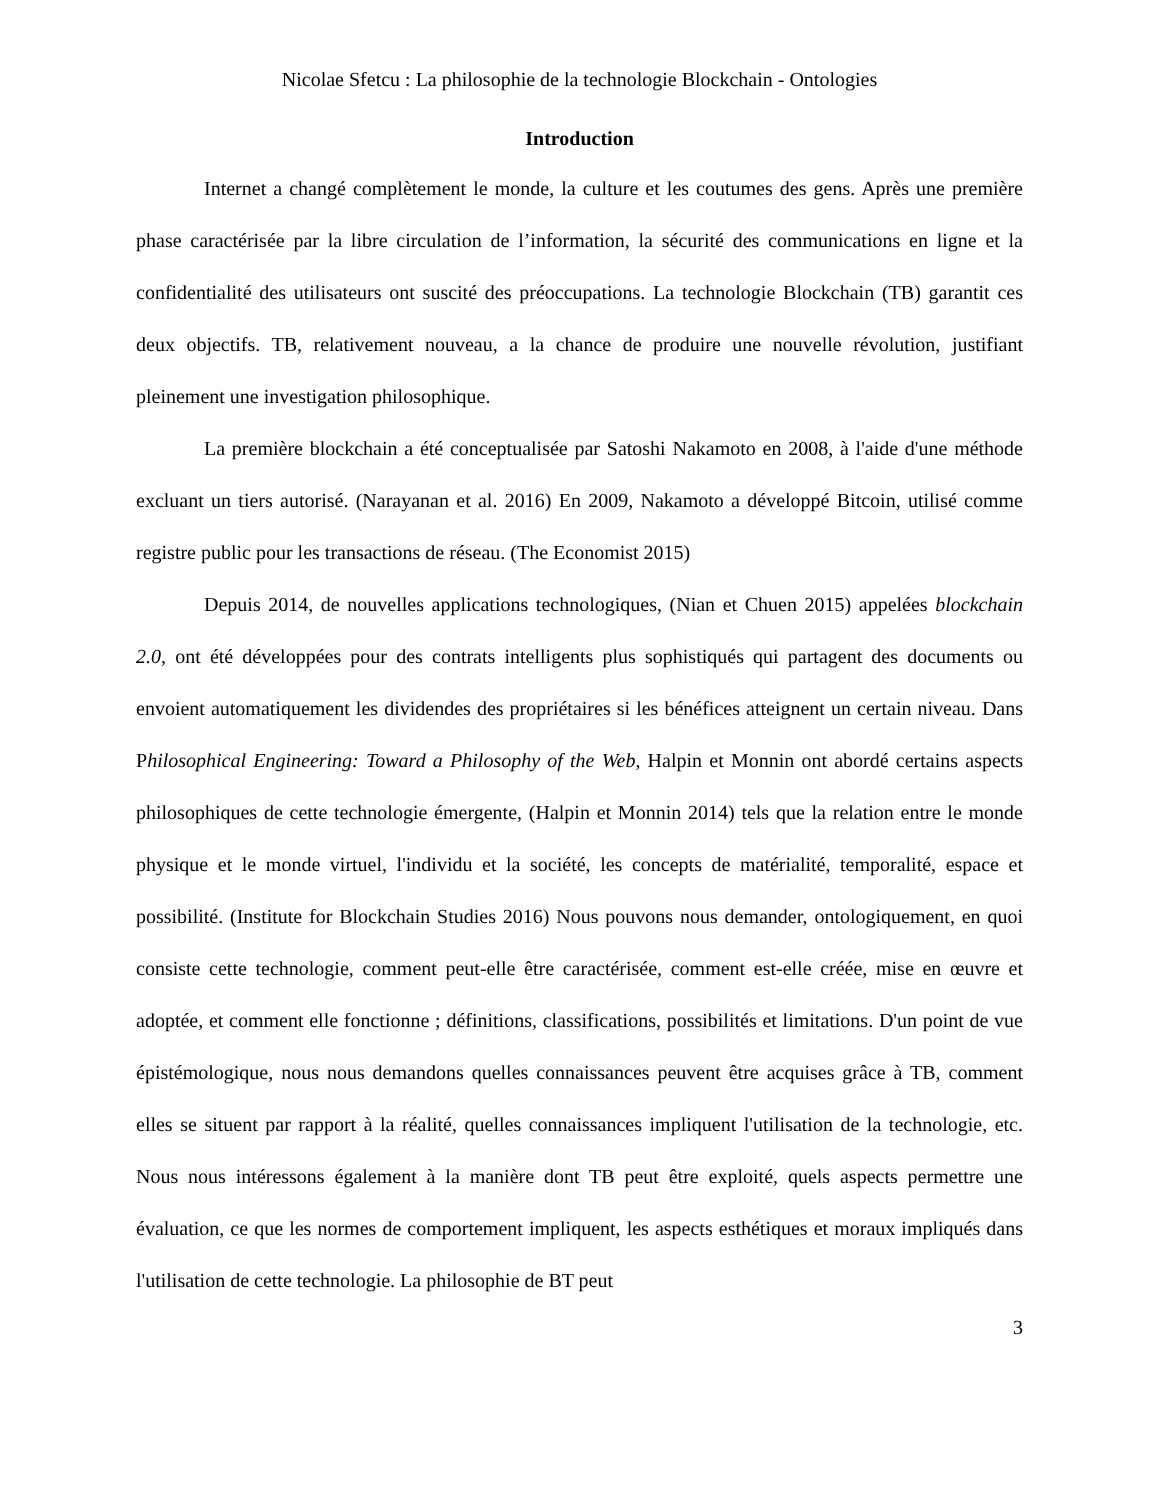Nicolae Sfetcu : La philosophie de la technologie Blockchain - Ontologies
Introduction
Internet a changé complètement le monde, la culture et les coutumes des gens. Après une première phase caractérisée par la libre circulation de l’information, la sécurité des communications en ligne et la confidentialité des utilisateurs ont suscité des préoccupations. La technologie Blockchain (TB) garantit ces deux objectifs. TB, relativement nouveau, a la chance de produire une nouvelle révolution, justifiant pleinement une investigation philosophique.
La première blockchain a été conceptualisée par Satoshi Nakamoto en 2008, à l'aide d'une méthode excluant un tiers autorisé. (Narayanan et al. 2016) En 2009, Nakamoto a développé Bitcoin, utilisé comme registre public pour les transactions de réseau. (The Economist 2015)
Depuis 2014, de nouvelles applications technologiques, (Nian et Chuen 2015) appelées blockchain 2.0, ont été développées pour des contrats intelligents plus sophistiqués qui partagent des documents ou envoient automatiquement les dividendes des propriétaires si les bénéfices atteignent un certain niveau. Dans Philosophical Engineering: Toward a Philosophy of the Web, Halpin et Monnin ont abordé certains aspects philosophiques de cette technologie émergente, (Halpin et Monnin 2014) tels que la relation entre le monde physique et le monde virtuel, l'individu et la société, les concepts de matérialité, temporalité, espace et possibilité. (Institute for Blockchain Studies 2016) Nous pouvons nous demander, ontologiquement, en quoi consiste cette technologie, comment peut-elle être caractérisée, comment est-elle créée, mise en œuvre et adoptée, et comment elle fonctionne ; définitions, classifications, possibilités et limitations. D'un point de vue épistémologique, nous nous demandons quelles connaissances peuvent être acquises grâce à TB, comment elles se situent par rapport à la réalité, quelles connaissances impliquent l'utilisation de la technologie, etc. Nous nous intéressons également à la manière dont TB peut être exploité, quels aspects permettre une évaluation, ce que les normes de comportement impliquent, les aspects esthétiques et moraux impliqués dans l'utilisation de cette technologie. La philosophie de BT peut
3